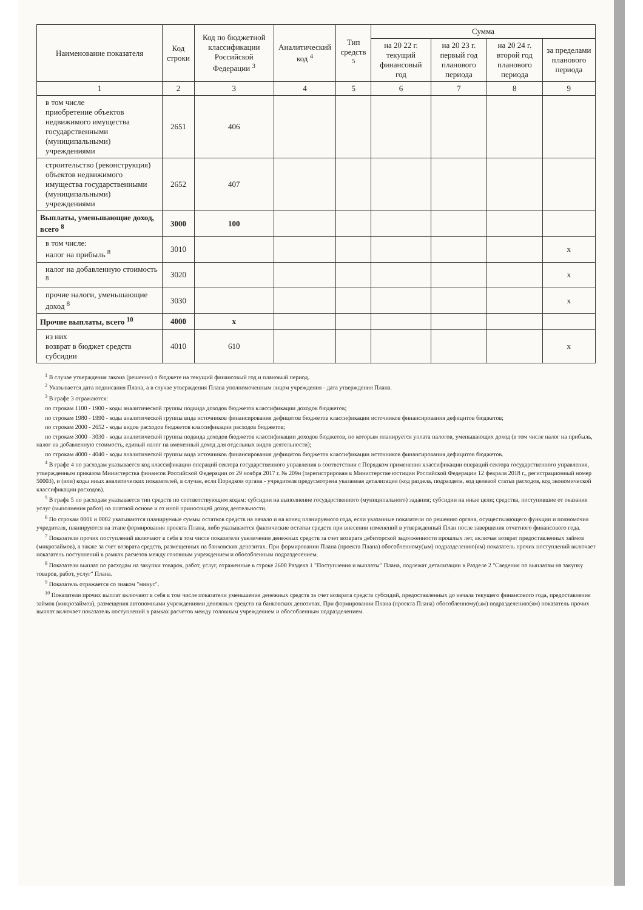| Наименование показателя | Код строки | Код по бюджетной классификации Российской Федерации <sup>3</sup> | Аналитический код <sup>4</sup> | Тип средств <sup>5</sup> | Сумма | | | |
| --- | --- | --- | --- | --- | --- | --- | --- | --- |
| | | | | | на 20 22 г. текущий финансовый год | на 20 23 г. первый год планового периода | на 20 24 г. второй год планового периода | за пределами планового периода |
| 1 | 2 | 3 | 4 | 5 | 6 | 7 | 8 | 9 |
| в том числе приобретение объектов недвижимого имущества государственными (муниципальными) учреждениями | 2651 | 406 | | | | | | |
| строительство (реконструкция) объектов недвижимого имущества государственными (муниципальными) учреждениями | 2652 | 407 | | | | | | |
| Выплаты, уменьшающие доход, всего <sup>8</sup> | 3000 | 100 | | | | | | |
| в том числе: налог на прибыль <sup>8</sup> | 3010 | | | | | | | x |
| налог на добавленную стоимость <sup>8</sup> | 3020 | | | | | | | x |
| прочие налоги, уменьшающие доход <sup>8</sup> | 3030 | | | | | | | x |
| Прочие выплаты, всего <sup>10</sup> | 4000 | x | | | | | | |
| из них возврат в бюджет средств субсидии | 4010 | 610 | | | | | | x |
<sup>1</sup> В случае утверждения закона (решения) о бюджете на текущий финансовый год и плановый период.
<sup>2</sup> Указывается дата подписания Плана, а в случае утверждения Плана уполномоченным лицом учреждения - дата утверждения Плана.
<sup>3</sup> В графе 3 отражаются:
по строкам 1100 - 1900 - коды аналитической группы подвида доходов бюджетов классификации доходов бюджетов;
по строкам 1980 - 1990 - коды аналитической группы вида источников финансирования дефицитов бюджетов классификации источников финансирования дефицитов бюджетов;
по строкам 2000 - 2652 - коды видов расходов бюджетов классификации расходов бюджетов;
по строкам 3000 - 3030 - коды аналитической группы подвида доходов бюджетов классификации доходов бюджетов, по которым планируется уплата налогов, уменьшающих доход (в том числе налог на прибыль, налог на добавленную стоимость, единый налог на вмененный доход для отдельных видов деятельности);
по строкам 4000 - 4040 - коды аналитической группы вида источников финансирования дефицитов бюджетов классификации источников финансирования дефицитов бюджетов.
<sup>4</sup> В графе 4 по расходам указывается код классификации операций сектора государственного управления в соответствии с Порядком применения классификации операций сектора государственного управления, утвержденным приказом Министерства финансов Российской Федерации от 29 ноября 2017 г. № 209н (зарегистрирован в Министерстве юстиции Российской Федерации 12 февраля 2018 г., регистрационный номер 50003), и (или) коды иных аналитических показателей, в случае, если Порядком органа - учредителя предусмотрена указанная детализация (код раздела, подраздела, код целевой статьи расходов, код экономической классификации расходов).
<sup>5</sup> В графе 5 по расходам указывается тип средств по соответствующим кодам: субсидии на выполнение государственного (муниципального) задания; субсидии на иные цели; средства, поступившие от оказания услуг (выполнения работ) на платной основе и от иной приносящей доход деятельности.
<sup>6</sup> По строкам 0001 и 0002 указываются планируемые суммы остатков средств на начало и на конец планируемого года, если указанные показатели по решению органа, осуществляющего функции и полномочия учредителя, планируются на этапе формирования проекта Плана, либо указываются фактические остатки средств при внесении изменений в утвержденный План после завершения отчетного финансового года.
<sup>7</sup> Показатели прочих поступлений включают в себя в том числе показатели увеличения денежных средств за счет возврата дебиторской задолженности прошлых лет, включая возврат предоставленных займов (микрозаймов), а также за счет возврата средств, размещенных на банковских депозитах. При формировании Плана (проекта Плана) обособленному(ым) подразделению(ям) показатель прочих поступлений включает показатель поступлений в рамках расчетов между головным учреждением и обособленным подразделением.
<sup>8</sup> Показатели выплат по расходам на закупки товаров, работ, услуг, отраженные в строке 2600 Раздела 1 "Поступления и выплаты" Плана, подлежат детализации в Разделе 2 "Сведения по выплатам на закупку товаров, работ, услуг" Плана.
<sup>9</sup> Показатель отражается со знаком "минус".
<sup>10</sup> Показатели прочих выплат включают в себя в том числе показатели уменьшения денежных средств за счет возврата средств субсидий, предоставленных до начала текущего финансового года, предоставления займов (микрозаймов), размещения автономными учреждениями денежных средств на банковских депозитах. При формировании Плана (проекта Плана) обособленному(ым) подразделению(ям) показатель прочих выплат включает показатель поступлений в рамках расчетов между головным учреждением и обособленным подразделением.